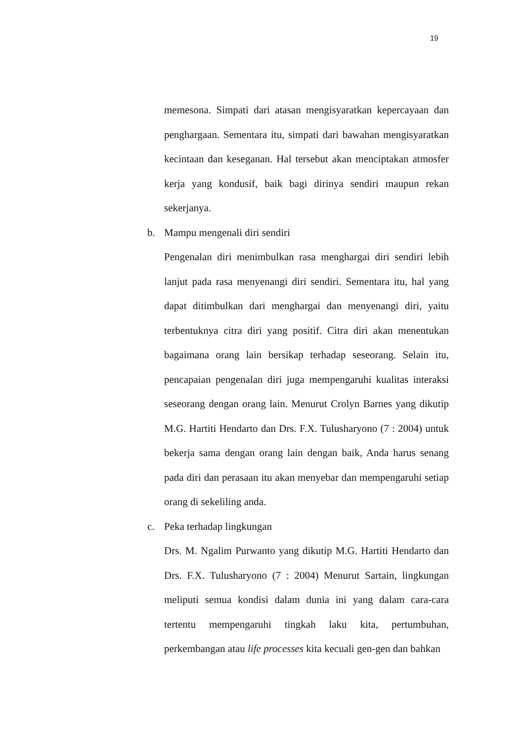19
memesona. Simpati dari atasan mengisyaratkan kepercayaan dan penghargaan. Sementara itu, simpati dari bawahan mengisyaratkan kecintaan dan keseganan. Hal tersebut akan menciptakan atmosfer kerja yang kondusif, baik bagi dirinya sendiri maupun rekan sekerjanya.
b. Mampu mengenali diri sendiri
Pengenalan diri menimbulkan rasa menghargai diri sendiri lebih lanjut pada rasa menyenangi diri sendiri. Sementara itu, hal yang dapat ditimbulkan dari menghargai dan menyenangi diri, yaitu terbentuknya citra diri yang positif. Citra diri akan menentukan bagaimana orang lain bersikap terhadap seseorang. Selain itu, pencapaian pengenalan diri juga mempengaruhi kualitas interaksi seseorang dengan orang lain. Menurut Crolyn Barnes yang dikutip M.G. Hartiti Hendarto dan Drs. F.X. Tulusharyono (7 : 2004) untuk bekerja sama dengan orang lain dengan baik, Anda harus senang pada diri dan perasaan itu akan menyebar dan mempengaruhi setiap orang di sekeliling anda.
c. Peka terhadap lingkungan
Drs. M. Ngalim Purwanto yang dikutip M.G. Hartiti Hendarto dan Drs. F.X. Tulusharyono (7 : 2004) Menurut Sartain, lingkungan meliputi semua kondisi dalam dunia ini yang dalam cara-cara tertentu mempengaruhi tingkah laku kita, pertumbuhan, perkembangan atau life processes kita kecuali gen-gen dan bahkan